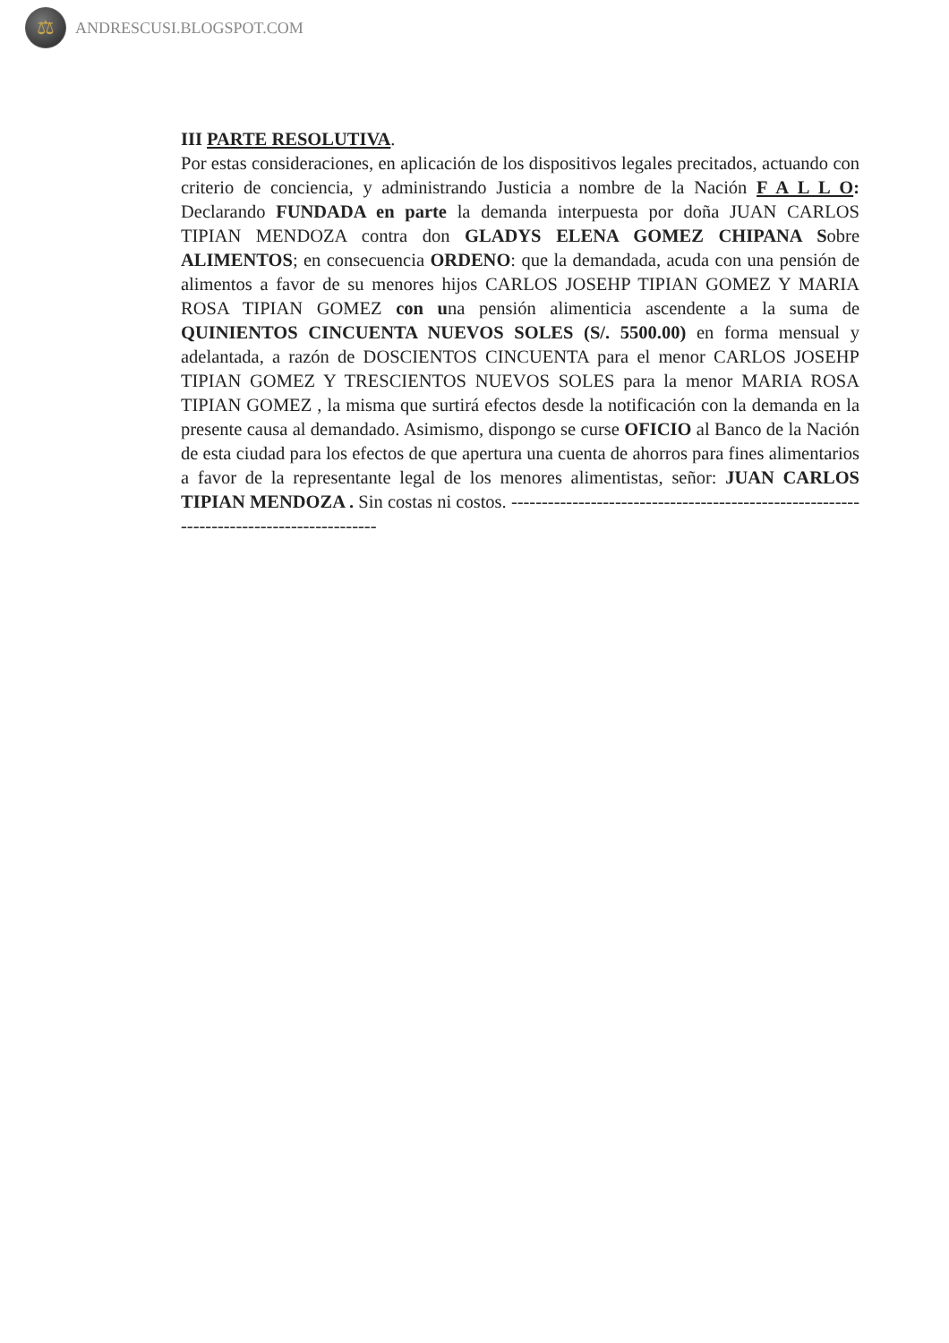⚖
ANDRESCUSI.BLOGSPOT.COM
III PARTE RESOLUTIVA.
Por estas consideraciones, en aplicación de los dispositivos legales precitados, actuando con criterio de conciencia, y administrando Justicia a nombre de la Nación F A L L O: Declarando FUNDADA en parte la demanda interpuesta por doña JUAN CARLOS TIPIAN MENDOZA contra don GLADYS ELENA GOMEZ CHIPANA Sobre ALIMENTOS; en consecuencia ORDENO: que la demandada, acuda con una pensión de alimentos a favor de su menores hijos CARLOS JOSEHP TIPIAN GOMEZ Y MARIA ROSA TIPIAN GOMEZ con una pensión alimenticia ascendente a la suma de QUINIENTOS CINCUENTA NUEVOS SOLES (S/. 5500.00) en forma mensual y adelantada, a razón de DOSCIENTOS CINCUENTA para el menor CARLOS JOSEHP TIPIAN GOMEZ Y TRESCIENTOS NUEVOS SOLES para la menor MARIA ROSA TIPIAN GOMEZ , la misma que surtirá efectos desde la notificación con la demanda en la presente causa al demandado. Asimismo, dispongo se curse OFICIO al Banco de la Nación de esta ciudad para los efectos de que apertura una cuenta de ahorros para fines alimentarios a favor de la representante legal de los menores alimentistas, señor: JUAN CARLOS TIPIAN MENDOZA . Sin costas ni costos. -----------------------------------------------------------------------------------------